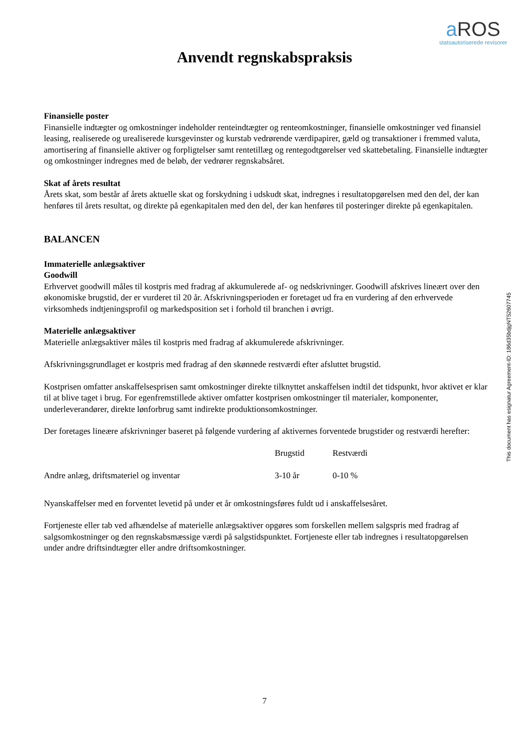a ROS
statsautoriserede revisorer
Anvendt regnskabspraksis
Finansielle poster
Finansielle indtægter og omkostninger indeholder renteindtægter og renteomkostninger, finansielle omkostninger ved finansiel leasing, realiserede og urealiserede kursgevinster og kurstab vedrørende værdipapirer, gæld og transaktioner i fremmed valuta, amortisering af finansielle aktiver og forpligtelser samt rentetillæg og rentegodtgørelser ved skattebetaling. Finansielle indtægter og omkostninger indregnes med de beløb, der vedrører regnskabsåret.
Skat af årets resultat
Årets skat, som består af årets aktuelle skat og forskydning i udskudt skat, indregnes i resultatopgørelsen med den del, der kan henføres til årets resultat, og direkte på egenkapitalen med den del, der kan henføres til posteringer direkte på egenkapitalen.
BALANCEN
Immaterielle anlægsaktiver
Goodwill
Erhvervet goodwill måles til kostpris med fradrag af akkumulerede af- og nedskrivninger. Goodwill afskrives lineært over den økonomiske brugstid, der er vurderet til 20 år. Afskrivningsperioden er foretaget ud fra en vurdering af den erhvervede virksomheds indtjeningsprofil og markedsposition set i forhold til branchen i øvrigt.
Materielle anlægsaktiver
Materielle anlægsaktiver måles til kostpris med fradrag af akkumulerede afskrivninger.
Afskrivningsgrundlaget er kostpris med fradrag af den skønnede restværdi efter afsluttet brugstid.
Kostprisen omfatter anskaffelsesprisen samt omkostninger direkte tilknyttet anskaffelsen indtil det tidspunkt, hvor aktivet er klar til at blive taget i brug. For egenfremstillede aktiver omfatter kostprisen omkostninger til materialer, komponenter, underleverandører, direkte lønforbrug samt indirekte produktionsomkostninger.
Der foretages lineære afskrivninger baseret på følgende vurdering af aktivernes forventede brugstider og restværdi herefter:
| | Brugstid | Restværdi |
| Andre anlæg, driftsmateriel og inventar | 3-10 år | 0-10 % |
Nyanskaffelser med en forventet levetid på under et år omkostningsføres fuldt ud i anskaffelsesåret.
Fortjeneste eller tab ved afhændelse af materielle anlægsaktiver opgøres som forskellen mellem salgspris med fradrag af salgsomkostninger og den regnskabsmæssige værdi på salgstidspunktet. Fortjeneste eller tab indregnes i resultatopgørelsen under andre driftsindtægter eller andre driftsomkostninger.
This document has esignatur Agreement-ID: 186d35bdjgNT52607745
7